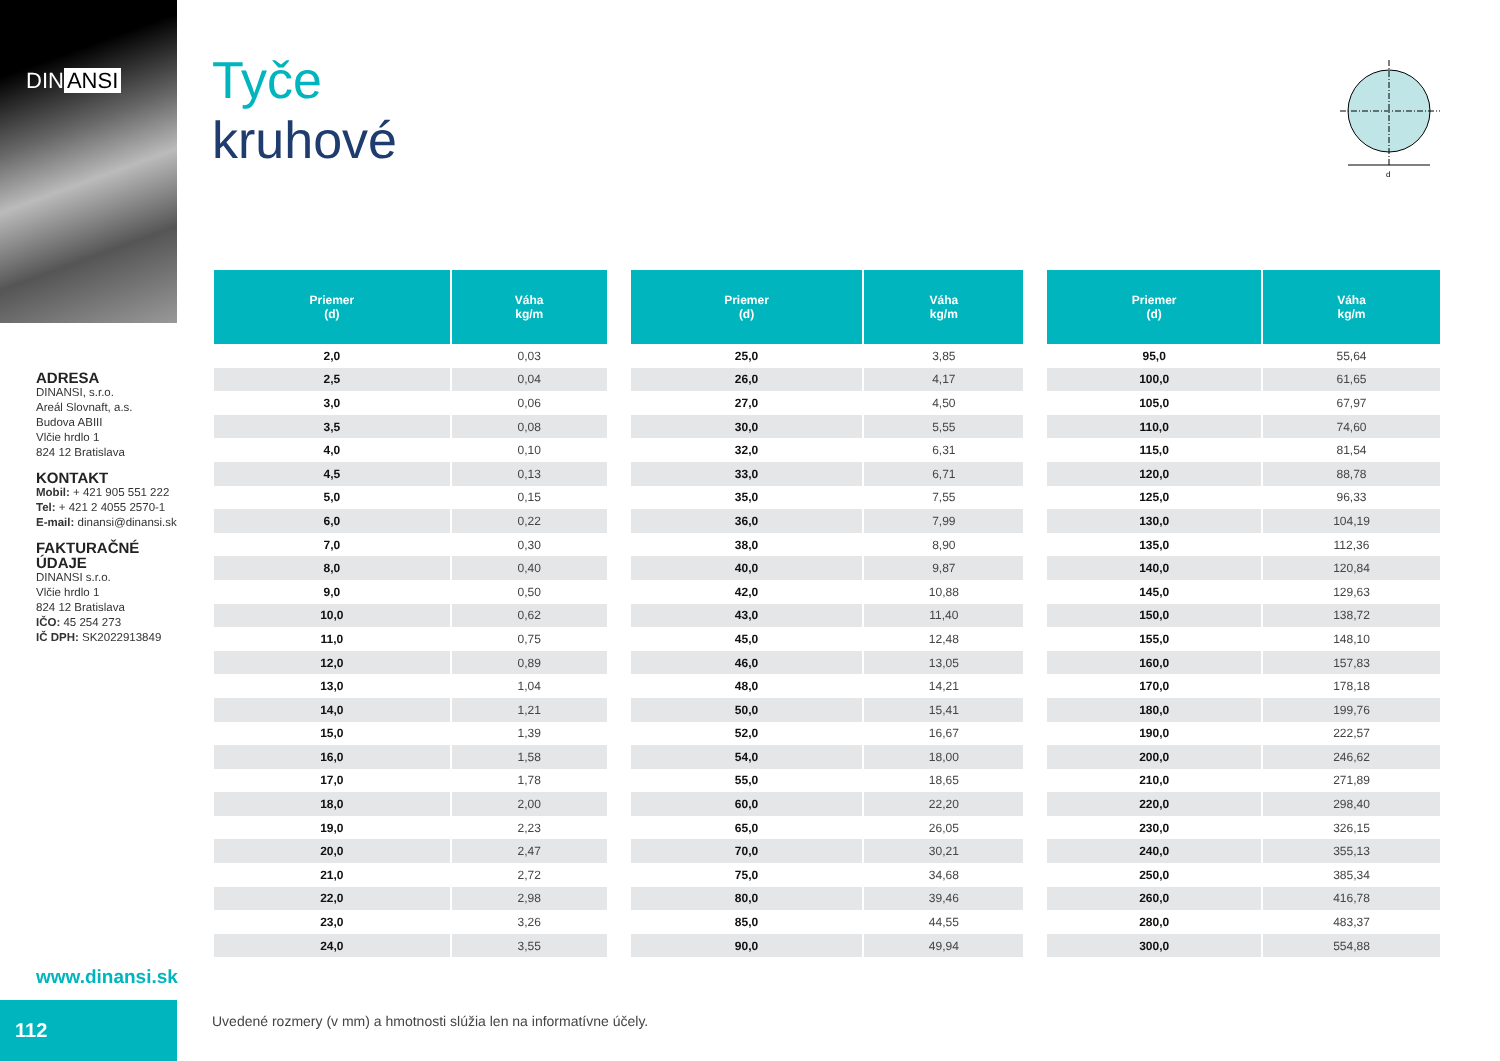DIN ANSI
ADRESA
DINANSI, s.r.o.
Areál Slovnaft, a.s.
Budova ABIII
Vlčie hrdlo 1
824 12 Bratislava
KONTAKT
Mobil: + 421 905 551 222
Tel: + 421 2 4055 2570-1
E-mail: dinansi@dinansi.sk
FAKTURAČNÉ ÚDAJE
DINANSI s.r.o.
Vlčie hrdlo 1
824 12 Bratislava
IČO: 45 254 273
IČ DPH: SK2022913849
www.dinansi.sk
112
d
Tyče
kruhové
| Priemer (d) | Váha kg/m |
| --- | --- |
| 2,0 | 0,03 |
| 2,5 | 0,04 |
| 3,0 | 0,06 |
| 3,5 | 0,08 |
| 4,0 | 0,10 |
| 4,5 | 0,13 |
| 5,0 | 0,15 |
| 6,0 | 0,22 |
| 7,0 | 0,30 |
| 8,0 | 0,40 |
| 9,0 | 0,50 |
| 10,0 | 0,62 |
| 11,0 | 0,75 |
| 12,0 | 0,89 |
| 13,0 | 1,04 |
| 14,0 | 1,21 |
| 15,0 | 1,39 |
| 16,0 | 1,58 |
| 17,0 | 1,78 |
| 18,0 | 2,00 |
| 19,0 | 2,23 |
| 20,0 | 2,47 |
| 21,0 | 2,72 |
| 22,0 | 2,98 |
| 23,0 | 3,26 |
| 24,0 | 3,55 |
| Priemer (d) | Váha kg/m |
| --- | --- |
| 25,0 | 3,85 |
| 26,0 | 4,17 |
| 27,0 | 4,50 |
| 30,0 | 5,55 |
| 32,0 | 6,31 |
| 33,0 | 6,71 |
| 35,0 | 7,55 |
| 36,0 | 7,99 |
| 38,0 | 8,90 |
| 40,0 | 9,87 |
| 42,0 | 10,88 |
| 43,0 | 11,40 |
| 45,0 | 12,48 |
| 46,0 | 13,05 |
| 48,0 | 14,21 |
| 50,0 | 15,41 |
| 52,0 | 16,67 |
| 54,0 | 18,00 |
| 55,0 | 18,65 |
| 60,0 | 22,20 |
| 65,0 | 26,05 |
| 70,0 | 30,21 |
| 75,0 | 34,68 |
| 80,0 | 39,46 |
| 85,0 | 44,55 |
| 90,0 | 49,94 |
| Priemer (d) | Váha kg/m |
| --- | --- |
| 95,0 | 55,64 |
| 100,0 | 61,65 |
| 105,0 | 67,97 |
| 110,0 | 74,60 |
| 115,0 | 81,54 |
| 120,0 | 88,78 |
| 125,0 | 96,33 |
| 130,0 | 104,19 |
| 135,0 | 112,36 |
| 140,0 | 120,84 |
| 145,0 | 129,63 |
| 150,0 | 138,72 |
| 155,0 | 148,10 |
| 160,0 | 157,83 |
| 170,0 | 178,18 |
| 180,0 | 199,76 |
| 190,0 | 222,57 |
| 200,0 | 246,62 |
| 210,0 | 271,89 |
| 220,0 | 298,40 |
| 230,0 | 326,15 |
| 240,0 | 355,13 |
| 250,0 | 385,34 |
| 260,0 | 416,78 |
| 280,0 | 483,37 |
| 300,0 | 554,88 |
Uvedené rozmery (v mm) a hmotnosti slúžia len na informatívne účely.